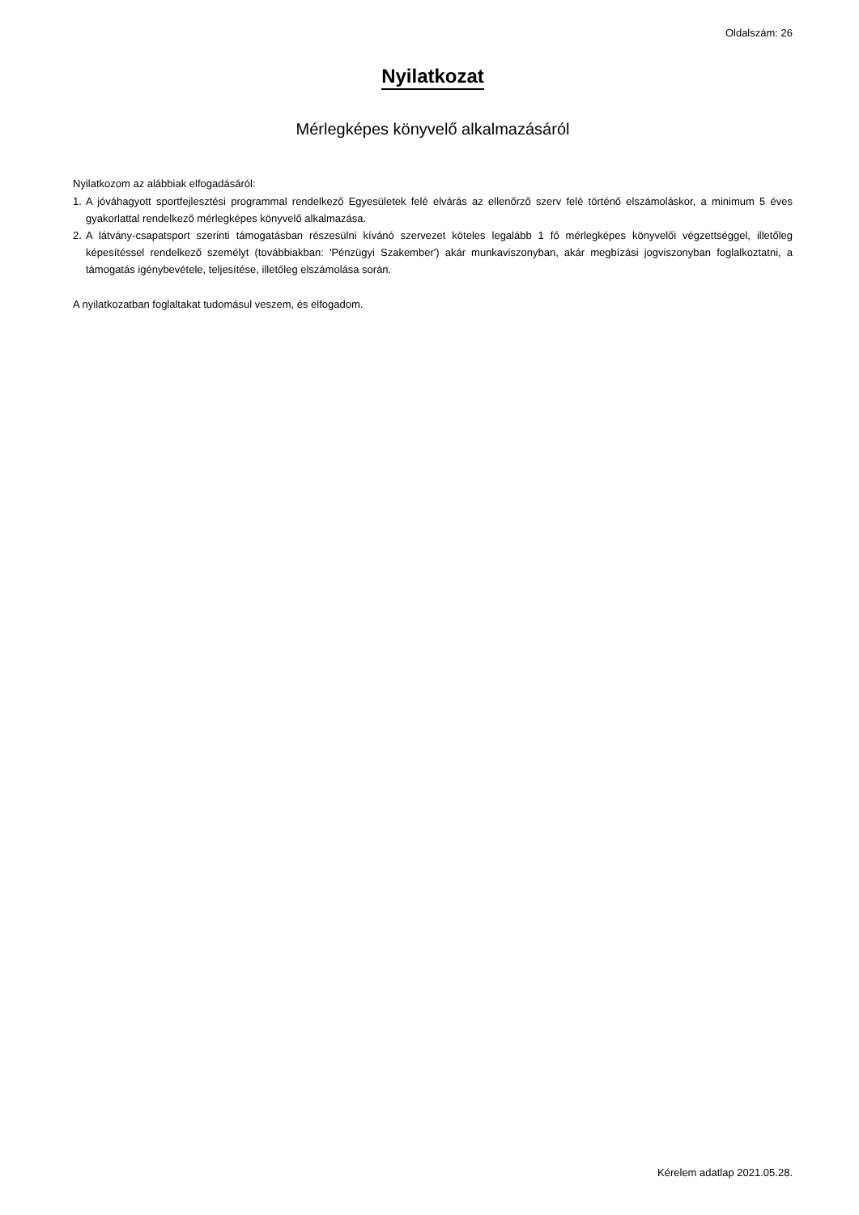Oldalszám: 26
Nyilatkozat
Mérlegképes könyvelő alkalmazásáról
Nyilatkozom az alábbiak elfogadásáról:
1. A jóváhagyott sportfejlesztési programmal rendelkező Egyesületek felé elvárás az ellenőrző szerv felé történő elszámoláskor, a minimum 5 éves gyakorlattal rendelkező mérlegképes könyvelő alkalmazása.
2. A látvány-csapatsport szerinti támogatásban részesülni kívánó szervezet köteles legalább 1 fő mérlegképes könyvelői végzettséggel, illetőleg képesítéssel rendelkező személyt (továbbiakban: 'Pénzügyi Szakember') akár munkaviszonyban, akár megbízási jogviszonyban foglalkoztatni, a támogatás igénybevétele, teljesítése, illetőleg elszámolása során.
A nyilatkozatban foglaltakat tudomásul veszem, és elfogadom.
Kérelem adatlap 2021.05.28.